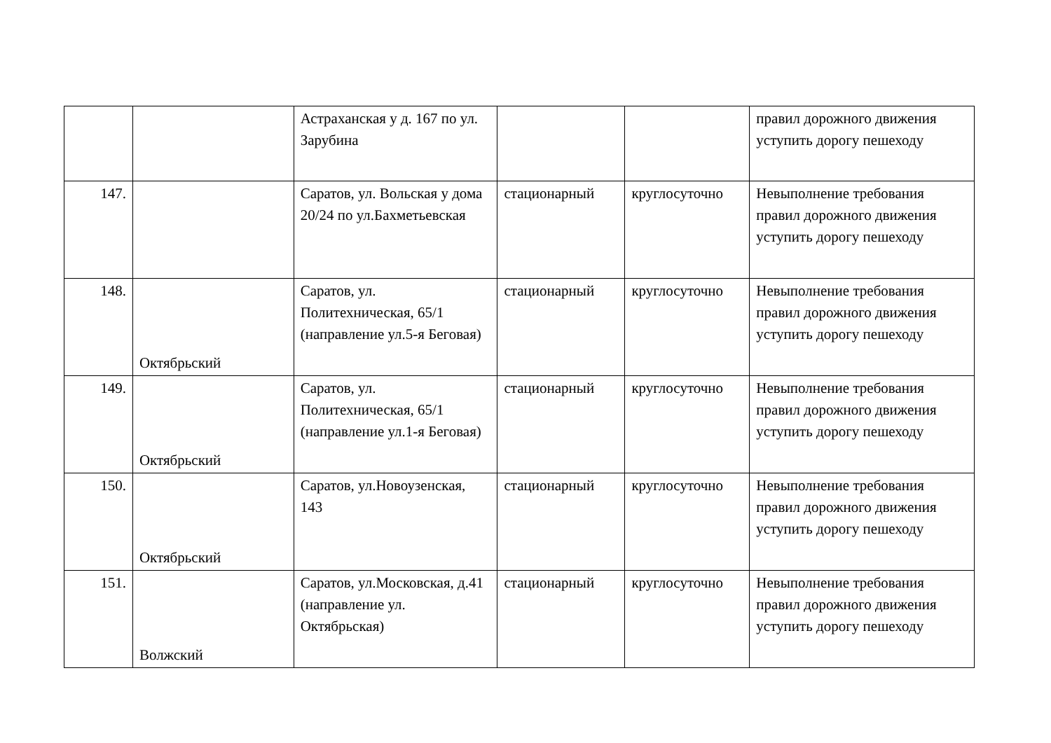| | | Астраханская у д. 167 по ул. Зарубина | | | правил дорожного движения уступить дорогу пешеходу |
| 147. | | Саратов, ул. Вольская у дома 20/24 по ул.Бахметьевская | стационарный | круглосуточно | Невыполнение требования правил дорожного движения уступить дорогу пешеходу |
| 148. | Октябрьский | Саратов, ул. Политехническая, 65/1 (направление ул.5-я Беговая) | стационарный | круглосуточно | Невыполнение требования правил дорожного движения уступить дорогу пешеходу |
| 149. | Октябрьский | Саратов, ул. Политехническая, 65/1 (направление ул.1-я Беговая) | стационарный | круглосуточно | Невыполнение требования правил дорожного движения уступить дорогу пешеходу |
| 150. | Октябрьский | Саратов, ул.Новоузенская, 143 | стационарный | круглосуточно | Невыполнение требования правил дорожного движения уступить дорогу пешеходу |
| 151. | Волжский | Саратов, ул.Московская, д.41 (направление ул. Октябрьская) | стационарный | круглосуточно | Невыполнение требования правил дорожного движения уступить дорогу пешеходу |